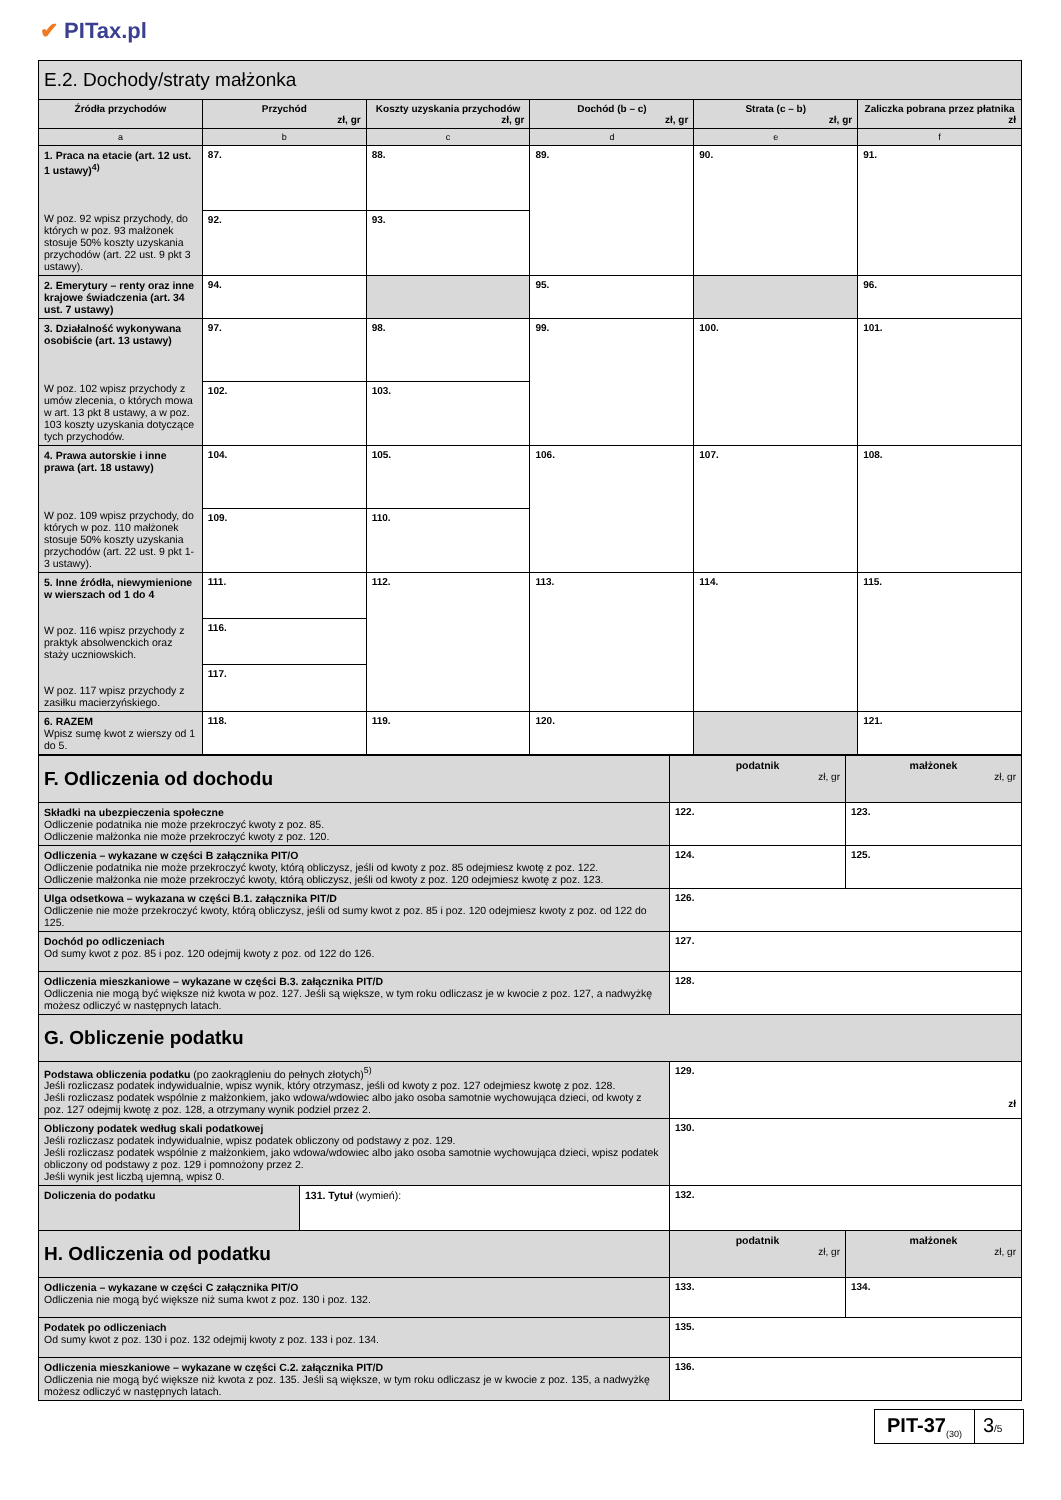✔ PITax.pl
| E.2. Dochody/straty małżonka | | | | | |
| Źródła przychodów | Przychód zł, gr | Koszty uzyskania przychodów zł, gr | Dochód (b – c) zł, gr | Strata (c – b) zł, gr | Zaliczka pobrana przez płatnika zł |
| a | b | c | d | e | f |
| 1. Praca na etacie (art. 12 ust. 1 ustawy)<sup>4)</sup> W poz. 92 wpisz przychody, do których w poz. 93 małżonek stosuje 50% koszty uzyskania przychodów (art. 22 ust. 9 pkt 3 ustawy). | 87. | 88. | 89. | 90. | 91. |
| | 92. | 93. | | | |
| 2. Emerytury – renty oraz inne krajowe świadczenia (art. 34 ust. 7 ustawy) | 94. | | 95. | | 96. |
| 3. Działalność wykonywana osobiście (art. 13 ustawy) W poz. 102 wpisz przychody z umów zlecenia, o których mowa w art. 13 pkt 8 ustawy, a w poz. 103 koszty uzyskania dotyczące tych przychodów. | 97. | 98. | 99. | 100. | 101. |
| | 102. | 103. | | | |
| 4. Prawa autorskie i inne prawa (art. 18 ustawy) W poz. 109 wpisz przychody, do których w poz. 110 małżonek stosuje 50% koszty uzyskania przychodów (art. 22 ust. 9 pkt 1-3 ustawy). | 104. | 105. | 106. | 107. | 108. |
| | 109. | 110. | | | |
| 5. Inne źródła, niewymienione w wierszach od 1 do 4 W poz. 116 wpisz przychody z praktyk absolwenckich oraz staży uczniowskich. W poz. 117 wpisz przychody z zasiłku macierzyńskiego. | 111. | 112. | 113. | 114. | 115. |
| | 116. | | | | |
| | 117. | | | | |
| 6. RAZEM Wpisz sumę kwot z wierszy od 1 do 5. | 118. | 119. | 120. | | 121. |
| F. Odliczenia od dochodu | podatnik zł, gr | małżonek zł, gr |
| Składki na ubezpieczenia społeczne Odliczenie podatnika nie może przekroczyć kwoty z poz. 85. Odliczenie małżonka nie może przekroczyć kwoty z poz. 120. | 122. | 123. |
| Odliczenia – wykazane w części B załącznika PIT/O Odliczenie podatnika nie może przekroczyć kwoty, którą obliczysz, jeśli od kwoty z poz. 85 odejmiesz kwotę z poz. 122. Odliczenie małżonka nie może przekroczyć kwoty, którą obliczysz, jeśli od kwoty z poz. 120 odejmiesz kwotę z poz. 123. | 124. | 125. |
| Ulga odsetkowa – wykazana w części B.1. załącznika PIT/D Odliczenie nie może przekroczyć kwoty, którą obliczysz, jeśli od sumy kwot z poz. 85 i poz. 120 odejmiesz kwoty z poz. od 122 do 125. | 126. | |
| Dochód po odliczeniach Od sumy kwot z poz. 85 i poz. 120 odejmij kwoty z poz. od 122 do 126. | 127. | |
| Odliczenia mieszkaniowe – wykazane w części B.3. załącznika PIT/D Odliczenia nie mogą być większe niż kwota w poz. 127. Jeśli są większe, w tym roku odliczasz je w kwocie z poz. 127, a nadwyżkę możesz odliczyć w następnych latach. | 128. | |
| G. Obliczenie podatku | | |
| Podstawa obliczenia podatku (po zaokrągleniu do pełnych złotych)<sup>5)</sup> Jeśli rozliczasz podatek indywidualnie, wpisz wynik, który otrzymasz, jeśli od kwoty z poz. 127 odejmiesz kwotę z poz. 128. Jeśli rozliczasz podatek wspólnie z małżonkiem, jako wdowa/wdowiec albo jako osoba samotnie wychowująca dzieci, od kwoty z poz. 127 odejmij kwotę z poz. 128, a otrzymany wynik podziel przez 2. | 129. zł | |
| Obliczony podatek według skali podatkowej Jeśli rozliczasz podatek indywidualnie, wpisz podatek obliczony od podstawy z poz. 129. Jeśli rozliczasz podatek wspólnie z małżonkiem, jako wdowa/wdowiec albo jako osoba samotnie wychowująca dzieci, wpisz podatek obliczony od podstawy z poz. 129 i pomnożony przez 2. Jeśli wynik jest liczbą ujemną, wpisz 0. | 130. | |
| / Doliczenia do podatku / 131. Tytuł (wymień): / | 132. | |
| H. Odliczenia od podatku | podatnik zł, gr | małżonek zł, gr |
| Odliczenia – wykazane w części C załącznika PIT/O Odliczenia nie mogą być większe niż suma kwot z poz. 130 i poz. 132. | 133. | 134. |
| Podatek po odliczeniach Od sumy kwot z poz. 130 i poz. 132 odejmij kwoty z poz. 133 i poz. 134. | 135. | |
| Odliczenia mieszkaniowe – wykazane w części C.2. załącznika PIT/D Odliczenia nie mogą być większe niż kwota z poz. 135. Jeśli są większe, w tym roku odliczasz je w kwocie z poz. 135, a nadwyżkę możesz odliczyć w następnych latach. | 136. | |
PIT-37<sub>(30)</sub>
3/5